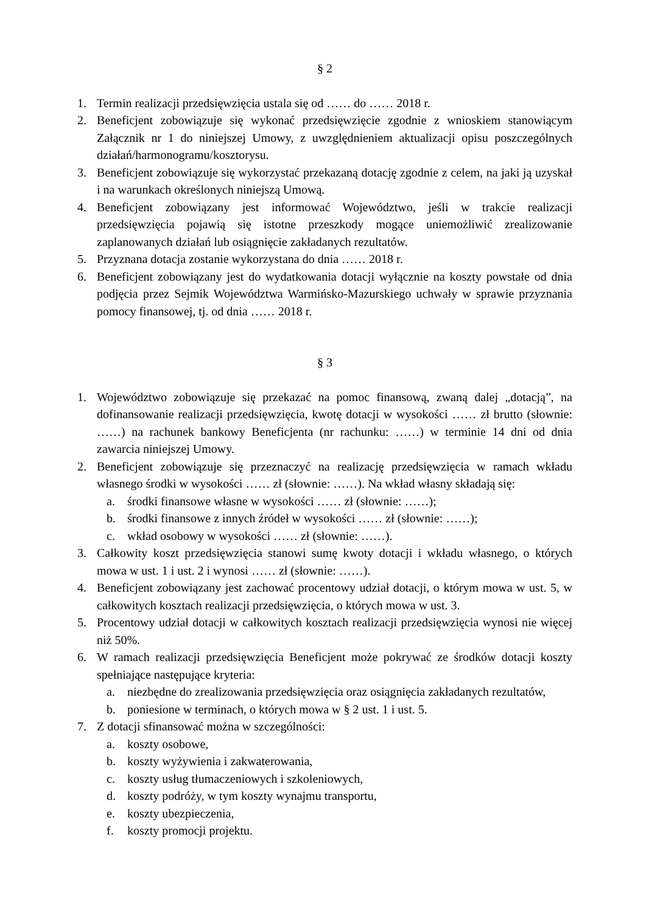§ 2
1. Termin realizacji przedsięwzięcia ustala się od …… do …… 2018 r.
2. Beneficjent zobowiązuje się wykonać przedsięwzięcie zgodnie z wnioskiem stanowiącym Załącznik nr 1 do niniejszej Umowy, z uwzględnieniem aktualizacji opisu poszczególnych działań/harmonogramu/kosztorysu.
3. Beneficjent zobowiązuje się wykorzystać przekazaną dotację zgodnie z celem, na jaki ją uzyskał i na warunkach określonych niniejszą Umową.
4. Beneficjent zobowiązany jest informować Województwo, jeśli w trakcie realizacji przedsięwzięcia pojawią się istotne przeszkody mogące uniemożliwić zrealizowanie zaplanowanych działań lub osiągnięcie zakładanych rezultatów.
5. Przyznana dotacja zostanie wykorzystana do dnia …… 2018 r.
6. Beneficjent zobowiązany jest do wydatkowania dotacji wyłącznie na koszty powstałe od dnia podjęcia przez Sejmik Województwa Warmińsko-Mazurskiego uchwały w sprawie przyznania pomocy finansowej, tj. od dnia …… 2018 r.
§ 3
1. Województwo zobowiązuje się przekazać na pomoc finansową, zwaną dalej „dotacją”, na dofinansowanie realizacji przedsięwzięcia, kwotę dotacji w wysokości …… zł brutto (słownie: ……) na rachunek bankowy Beneficjenta (nr rachunku: ……) w terminie 14 dni od dnia zawarcia niniejszej Umowy.
2. Beneficjent zobowiązuje się przeznaczyć na realizację przedsięwzięcia w ramach wkładu własnego środki w wysokości …… zł (słownie: ……). Na wkład własny składają się:
a. środki finansowe własne w wysokości …… zł (słownie: ……);
b. środki finansowe z innych źródeł w wysokości …… zł (słownie: ……);
c. wkład osobowy w wysokości …… zł (słownie: ……).
3. Całkowity koszt przedsięwzięcia stanowi sumę kwoty dotacji i wkładu własnego, o których mowa w ust. 1 i ust. 2 i wynosi …… zł (słownie: ……).
4. Beneficjent zobowiązany jest zachować procentowy udział dotacji, o którym mowa w ust. 5, w całkowitych kosztach realizacji przedsięwzięcia, o których mowa w ust. 3.
5. Procentowy udział dotacji w całkowitych kosztach realizacji przedsięwzięcia wynosi nie więcej niż 50%.
6. W ramach realizacji przedsięwzięcia Beneficjent może pokrywać ze środków dotacji koszty spełniające następujące kryteria:
a. niezbędne do zrealizowania przedsięwzięcia oraz osiągnięcia zakładanych rezultatów,
b. poniesione w terminach, o których mowa w § 2 ust. 1 i ust. 5.
7. Z dotacji sfinansować można w szczególności:
a. koszty osobowe,
b. koszty wyżywienia i zakwaterowania,
c. koszty usług tłumaczeniowych i szkoleniowych,
d. koszty podróży, w tym koszty wynajmu transportu,
e. koszty ubezpieczenia,
f. koszty promocji projektu.